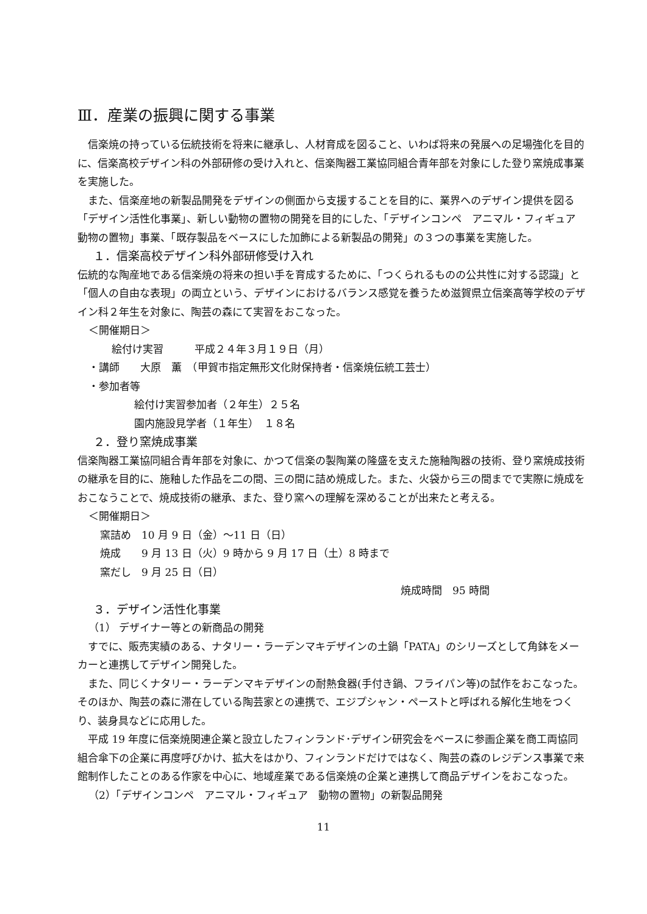Ⅲ．産業の振興に関する事業
　信楽焼の持っている伝統技術を将来に継承し、人材育成を図ること、いわば将来の発展への足場強化を目的に、信楽高校デザイン科の外部研修の受け入れと、信楽陶器工業協同組合青年部を対象にした登り窯焼成事業を実施した。
　また、信楽産地の新製品開発をデザインの側面から支援することを目的に、業界へのデザイン提供を図る「デザイン活性化事業」、新しい動物の置物の開発を目的にした、「デザインコンペ　アニマル・フィギュア　動物の置物」事業、「既存製品をベースにした加飾による新製品の開発」の３つの事業を実施した。
１．信楽高校デザイン科外部研修受け入れ
伝統的な陶産地である信楽焼の将来の担い手を育成するために、「つくられるものの公共性に対する認識」と「個人の自由な表現」の両立という、デザインにおけるバランス感覚を養うため滋賀県立信楽高等学校のデザイン科２年生を対象に、陶芸の森にて実習をおこなった。
＜開催期日＞
絵付け実習　　　平成２４年３月１９日（月）
・講師　　大原　薫　（甲賀市指定無形文化財保持者・信楽焼伝統工芸士）
・参加者等
絵付け実習参加者（２年生）２５名
園内施設見学者（１年生）　１８名
２．登り窯焼成事業
信楽陶器工業協同組合青年部を対象に、かつて信楽の製陶業の隆盛を支えた施釉陶器の技術、登り窯焼成技術の継承を目的に、施釉した作品を二の間、三の間に詰め焼成した。また、火袋から三の間までで実際に焼成をおこなうことで、焼成技術の継承、また、登り窯への理解を深めることが出来たと考える。
＜開催期日＞
窯詰め　10 月 9 日（金）～11 日（日）
焼成　　9 月 13 日（火）9 時から 9 月 17 日（土）8 時まで
窯だし　9 月 25 日（日）
焼成時間　95 時間
３．デザイン活性化事業
（1） デザイナー等との新商品の開発
　すでに、販売実績のある、ナタリー・ラーデンマキデザインの土鍋「PATA」のシリーズとして角鉢をメーカーと連携してデザイン開発した。
　また、同じくナタリー・ラーデンマキデザインの耐熱食器(手付き鍋、フライパン等)の試作をおこなった。そのほか、陶芸の森に滞在している陶芸家との連携で、エジプシャン・ペーストと呼ばれる解化生地をつくり、装身具などに応用した。
　平成 19 年度に信楽焼関連企業と設立したフィンランド･デザイン研究会をベースに参画企業を商工両協同組合傘下の企業に再度呼びかけ、拡大をはかり、フィンランドだけではなく、陶芸の森のレジデンス事業で来館制作したことのある作家を中心に、地域産業である信楽焼の企業と連携して商品デザインをおこなった。
（2）「デザインコンペ　アニマル・フィギュア　動物の置物」の新製品開発
11